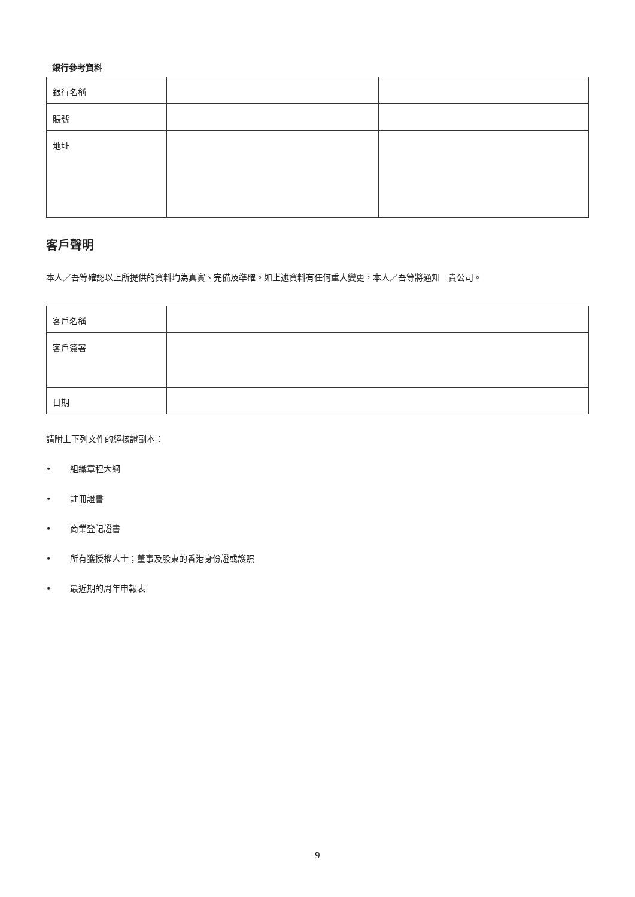銀行參考資料
| 銀行名稱 | | |
| 賬號 | | |
| 地址 | | |
客戶聲明
本人／吾等確認以上所提供的資料均為真實、完備及準確。如上述資料有任何重大變更，本人／吾等將通知　貴公司。
| 客戶名稱 | |
| 客戶簽署 | |
| 日期 | |
請附上下列文件的經核證副本：
• 組織章程大綱
• 註冊證書
• 商業登記證書
• 所有獲授權人士；董事及股東的香港身份證或護照
• 最近期的周年申報表
9